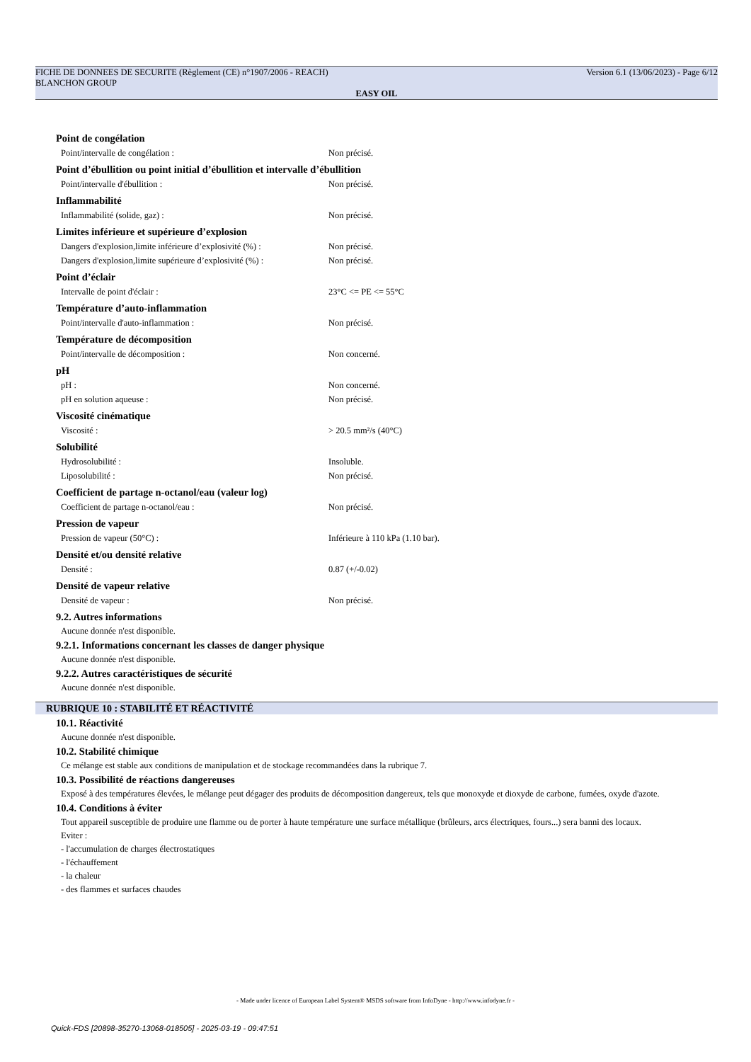FICHE DE DONNEES DE SECURITE (Règlement (CE) n°1907/2006 - REACH) Version 6.1 (13/06/2023) - Page 6/12
BLANCHON GROUP
EASY OIL
Point de congélation
| Point/intervalle de congélation : | Non précisé. |
Point d’ébullition ou point initial d’ébullition et intervalle d’ébullition
| Point/intervalle d'ébullition : | Non précisé. |
Inflammabilité
| Inflammabilité (solide, gaz) : | Non précisé. |
Limites inférieure et supérieure d’explosion
| Dangers d'explosion,limite inférieure d’explosivité (%) : | Non précisé. |
| Dangers d'explosion,limite supérieure d’explosivité (%) : | Non précisé. |
Point d’éclair
| Intervalle de point d'éclair : | 23°C <= PE <= 55°C |
Température d’auto-inflammation
| Point/intervalle d'auto-inflammation : | Non précisé. |
Température de décomposition
| Point/intervalle de décomposition : | Non concerné. |
pH
| pH : | Non concerné. |
| pH en solution aqueuse : | Non précisé. |
Viscosité cinématique
| Viscosité : | > 20.5 mm²/s (40°C) |
Solubilité
| Hydrosolubilité : | Insoluble. |
| Liposolubilité : | Non précisé. |
Coefficient de partage n-octanol/eau (valeur log)
| Coefficient de partage n-octanol/eau : | Non précisé. |
Pression de vapeur
| Pression de vapeur (50°C) : | Inférieure à 110 kPa (1.10 bar). |
Densité et/ou densité relative
| Densité : | 0.87 (+/-0.02) |
Densité de vapeur relative
| Densité de vapeur : | Non précisé. |
9.2. Autres informations
Aucune donnée n'est disponible.
9.2.1. Informations concernant les classes de danger physique
Aucune donnée n'est disponible.
9.2.2. Autres caractéristiques de sécurité
Aucune donnée n'est disponible.
RUBRIQUE 10 : STABILITÉ ET RÉACTIVITÉ
10.1. Réactivité
Aucune donnée n'est disponible.
10.2. Stabilité chimique
Ce mélange est stable aux conditions de manipulation et de stockage recommandées dans la rubrique 7.
10.3. Possibilité de réactions dangereuses
Exposé à des températures élevées, le mélange peut dégager des produits de décomposition dangereux, tels que monoxyde et dioxyde de carbone, fumées, oxyde d'azote.
10.4. Conditions à éviter
Tout appareil susceptible de produire une flamme ou de porter à haute température une surface métallique (brûleurs, arcs électriques, fours...) sera banni des locaux.
Eviter :
- l'accumulation de charges électrostatiques
- l'échauffement
- la chaleur
- des flammes et surfaces chaudes
- Made under licence of European Label System® MSDS software from InfoDyne - http://www.infodyne.fr -
Quick-FDS [20898-35270-13068-018505] - 2025-03-19 - 09:47:51